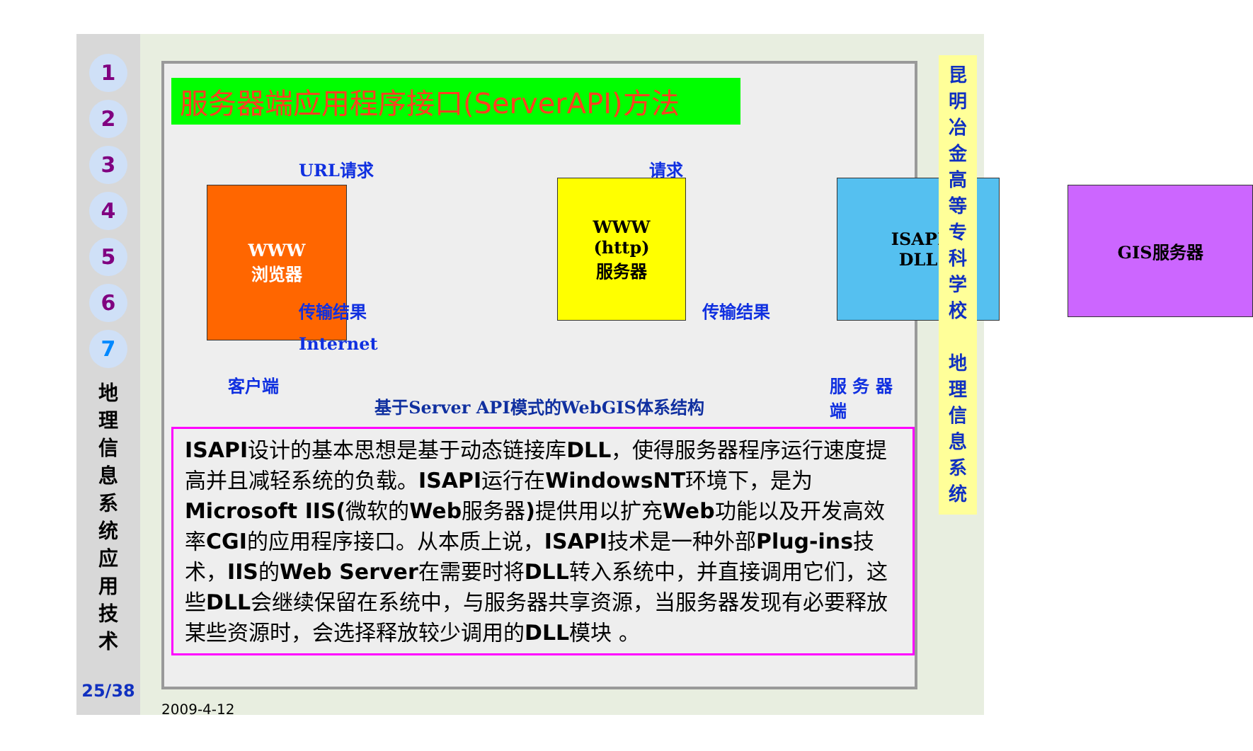1
2
3
4
5
6
7
地 理 信 息 系 统 应 用 技 术
25/38
服务器端应用程序接口(ServerAPI)方法
URL请求 请求
WWW
浏览器
WWW
(http)
服务器
ISAPI
DLL
GIS服务器
传输结果 传输结果
Internet
客户端 服 务 器 端
基于Server API模式的WebGIS体系结构
ISAPI设计的基本思想是基于动态链接库DLL，使得服务器程序运行速度提高并且减轻系统的负载。ISAPI运行在WindowsNT环境下，是为Microsoft IIS(微软的Web服务器) 提供用以扩充Web功能以及开发高效率CGI的应用程序接口。从本质上说，ISAPI技术是一种外部Plug-ins技术，IIS的Web Server在需要时将DLL转入系统中，并直接调用它们，这些DLL会继续保留在系统中，与服务器共享资源，当服务器发现有必要释放某些资源时，会选择释放较少调用的DLL模块 。
昆 明 冶 金 高 等 专 科 学 校
地 理 信 息 系 统
2009-4-12